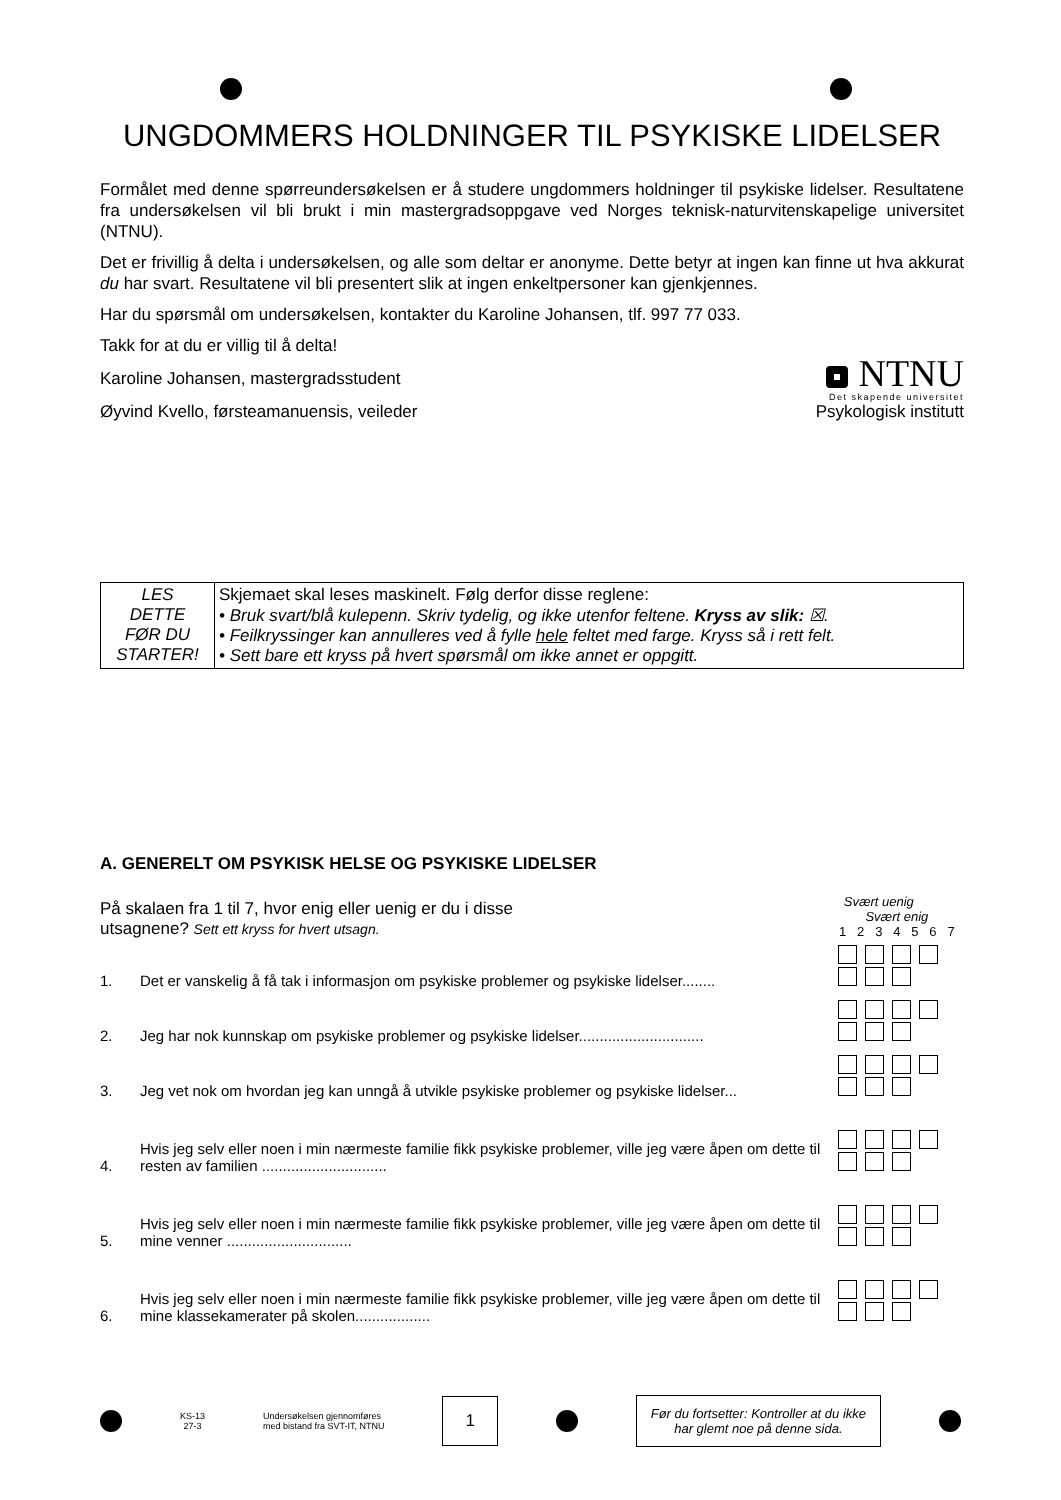UNGDOMMERS HOLDNINGER TIL PSYKISKE LIDELSER
Formålet med denne spørreundersøkelsen er å studere ungdommers holdninger til psykiske lidelser. Resultatene fra undersøkelsen vil bli brukt i min mastergradsoppgave ved Norges teknisk-naturvitenskapelige universitet (NTNU).
Det er frivillig å delta i undersøkelsen, og alle som deltar er anonyme. Dette betyr at ingen kan finne ut hva akkurat du har svart. Resultatene vil bli presentert slik at ingen enkeltpersoner kan gjenkjennes.
Har du spørsmål om undersøkelsen, kontakter du Karoline Johansen, tlf. 997 77 033.
Takk for at du er villig til å delta!
Karoline Johansen, mastergradsstudent
Øyvind Kvello, førsteamanuensis, veileder
NTNU
Det skapende universitet
Psykologisk institutt
| LES DETTE FØR DU STARTER! | Skjemaet skal leses maskinelt. Følg derfor disse reglene: • Bruk svart/blå kulepenn. Skriv tydelig, og ikke utenfor feltene. Kryss av slik: ☒. • Feilkryssinger kan annulleres ved å fylle hele feltet med farge. Kryss så i rett felt. • Sett bare ett kryss på hvert spørsmål om ikke annet er oppgitt. |
A. GENERELT OM PSYKISK HELSE OG PSYKISKE LIDELSER
| På skalaen fra 1 til 7, hvor enig eller uenig er du i disse utsagnene? Sett ett kryss for hvert utsagn. | | Svært uenig Svært enig 1 2 3 4 5 6 7 |
| 1. | Det er vanskelig å få tak i informasjon om psykiske problemer og psykiske lidelser........ | |
| 2. | Jeg har nok kunnskap om psykiske problemer og psykiske lidelser.............................. | |
| 3. | Jeg vet nok om hvordan jeg kan unngå å utvikle psykiske problemer og psykiske lidelser... | |
| 4. | Hvis jeg selv eller noen i min nærmeste familie fikk psykiske problemer, ville jeg være åpen om dette til resten av familien .............................. | |
| 5. | Hvis jeg selv eller noen i min nærmeste familie fikk psykiske problemer, ville jeg være åpen om dette til mine venner .............................. | |
| 6. | Hvis jeg selv eller noen i min nærmeste familie fikk psykiske problemer, ville jeg være åpen om dette til mine klassekamerater på skolen.................. | |
KS-13
27-3
Undersøkelsen gjennomføres
med bistand fra SVT-IT, NTNU
1
Før du fortsetter: Kontroller at du ikke
har glemt noe på denne sida.